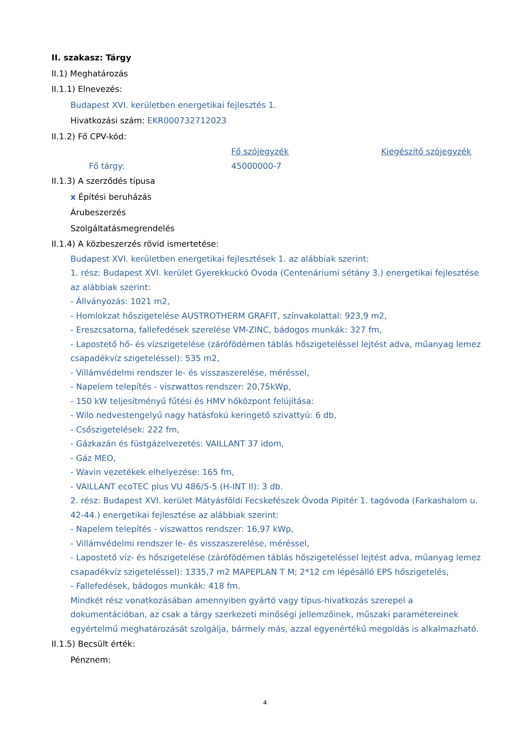II. szakasz: Tárgy
II.1) Meghatározás
II.1.1) Elnevezés:
Budapest XVI. kerületben energetikai fejlesztés 1.
Hivatkozási szám: EKR000732712023
II.1.2) Fő CPV-kód:
Fő szójegyzék Kiegészítő szójegyzék
Fő tárgy: 45000000-7
II.1.3) A szerződés típusa
x Építési beruházás
Árubeszerzés
Szolgáltatásmegrendelés
II.1.4) A közbeszerzés rövid ismertetése:
Budapest XVI. kerületben energetikai fejlesztések 1. az alábbiak szerint:
1. rész: Budapest XVI. kerület Gyerekkuckó Óvoda (Centenáriumi sétány 3.) energetikai fejlesztése az alábbiak szerint:
- Állványozás: 1021 m2,
- Homlokzat hőszigetelése AUSTROTHERM GRAFIT, színvakolattal: 923,9 m2,
- Ereszcsatorna, fallefedések szerelése VM-ZINC, bádogos munkák: 327 fm,
- Lapostető hő- és vízszigetelése (zárófödémen táblás hőszigeteléssel lejtést adva, műanyag lemez csapadékvíz szigeteléssel): 535 m2,
- Villámvédelmi rendszer le- és visszaszerelése, méréssel,
- Napelem telepítés - viszwattos rendszer: 20,75kWp,
- 150 kW teljesítményű fűtési és HMV hőközpont felújítása:
- Wilo nedvestengelyű nagy hatásfokú keringető szivattyú: 6 db,
- Csőszigetelések: 222 fm,
- Gázkazán és füstgázelvezetés: VAILLANT 37 idom,
- Gáz MEO,
- Wavin vezetékek elhelyezése: 165 fm,
- VAILLANT ecoTEC plus VU 486/5-5 (H-INT II): 3 db.
2. rész: Budapest XVI. kerület Mátyásföldi Fecskefészek Óvoda Pipitér 1. tagóvoda (Farkashalom u. 42-44.) energetikai fejlesztése az alábbiak szerint:
- Napelem telepítés - viszwattos rendszer: 16,97 kWp,
- Villámvédelmi rendszer le- és visszaszerelése, méréssel,
- Lapostető víz- és hőszigetelése (zárófödémen táblás hőszigeteléssel lejtést adva, műanyag lemez csapadékvíz szigeteléssel): 1335,7 m2 MAPEPLAN T M; 2*12 cm lépésálló EPS hőszigetelés,
- Fallefedések, bádogos munkák: 418 fm.
Mindkét rész vonatkozásában amennyiben gyártó vagy típus-hivatkozás szerepel a dokumentációban, az csak a tárgy szerkezeti minőségi jellemzőinek, műszaki paramétereinek egyértelmű meghatározását szolgálja, bármely más, azzal egyenértékű megoldás is alkalmazható.
II.1.5) Becsült érték:
Pénznem:
4